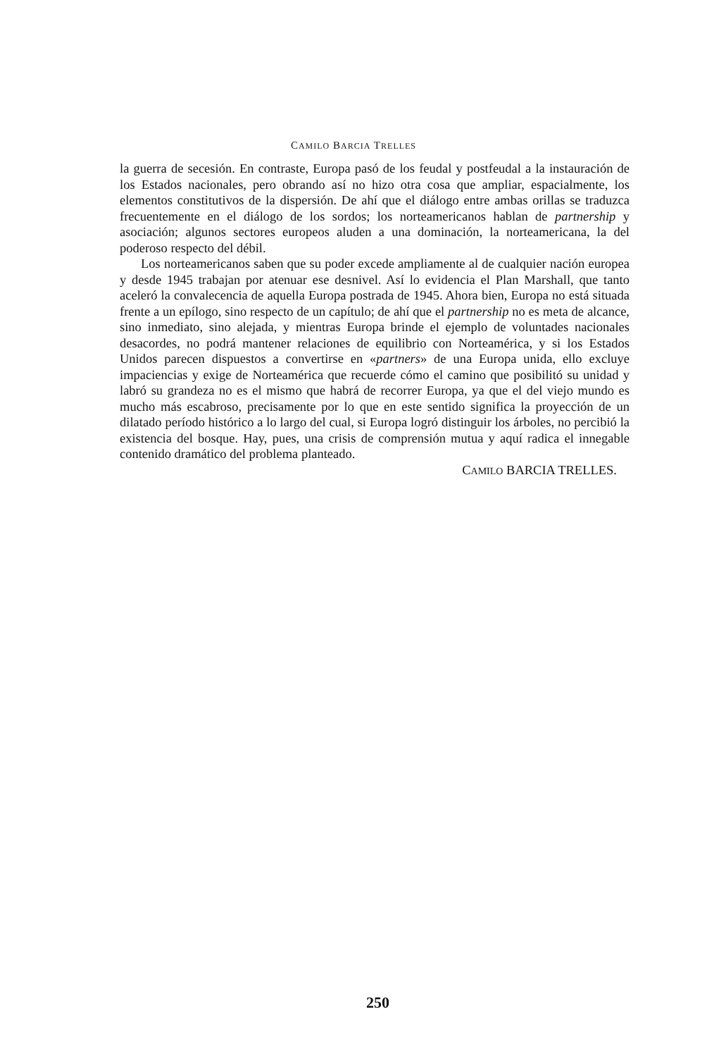CAMILO BARCIA TRELLES
la guerra de secesión. En contraste, Europa pasó de los feudal y postfeudal a la instauración de los Estados nacionales, pero obrando así no hizo otra cosa que ampliar, espacialmente, los elementos constitutivos de la dispersión. De ahí que el diálogo entre ambas orillas se traduzca frecuentemente en el diálogo de los sordos; los norteamericanos hablan de partnership y asociación; algunos sectores europeos aluden a una dominación, la norteamericana, la del poderoso respecto del débil.
Los norteamericanos saben que su poder excede ampliamente al de cualquier nación europea y desde 1945 trabajan por atenuar ese desnivel. Así lo evidencia el Plan Marshall, que tanto aceleró la convalecencia de aquella Europa postrada de 1945. Ahora bien, Europa no está situada frente a un epílogo, sino respecto de un capítulo; de ahí que el partnership no es meta de alcance, sino inmediato, sino alejada, y mientras Europa brinde el ejemplo de voluntades nacionales desacordes, no podrá mantener relaciones de equilibrio con Norteamérica, y si los Estados Unidos parecen dispuestos a convertirse en «partners» de una Europa unida, ello excluye impaciencias y exige de Norteamérica que recuerde cómo el camino que posibilitó su unidad y labró su grandeza no es el mismo que habrá de recorrer Europa, ya que el del viejo mundo es mucho más escabroso, precisamente por lo que en este sentido significa la proyección de un dilatado período histórico a lo largo del cual, si Europa logró distinguir los árboles, no percibió la existencia del bosque. Hay, pues, una crisis de comprensión mutua y aquí radica el innegable contenido dramático del problema planteado.
CAMILO BARCIA TRELLES.
250